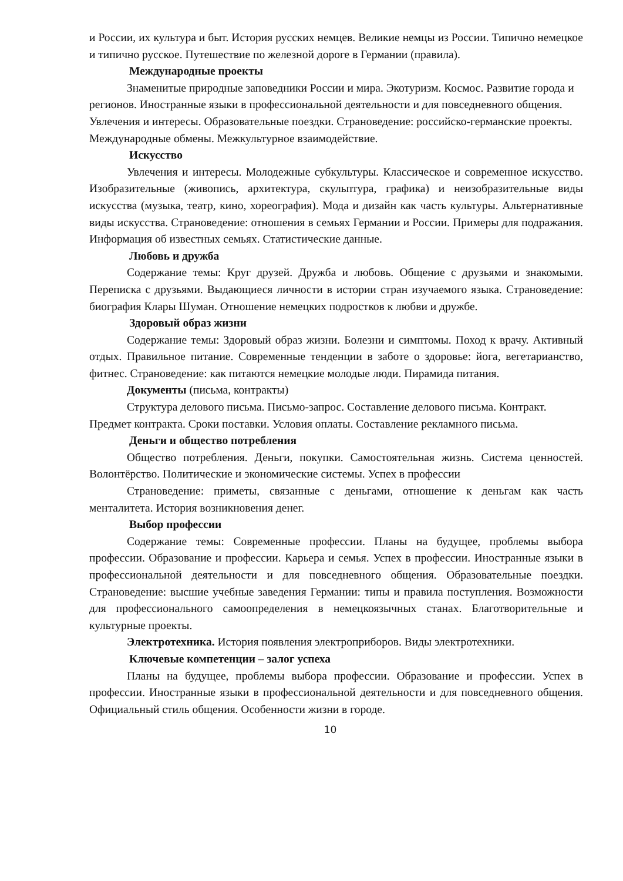и России, их культура и быт. История русских немцев. Великие немцы из России. Типично немецкое и типично русское. Путешествие по железной дороге в Германии (правила).
Международные проекты
Знаменитые природные заповедники России и мира. Экотуризм. Космос. Развитие города и регионов. Иностранные языки в профессиональной деятельности и для повседневного общения. Увлечения и интересы. Образовательные поездки. Страноведение: российско-германские проекты. Международные обмены. Межкультурное взаимодействие.
Искусство
Увлечения и интересы. Молодежные субкультуры. Классическое и современное искусство. Изобразительные (живопись, архитектура, скульптура, графика) и неизобразительные виды искусства (музыка, театр, кино, хореография). Мода и дизайн как часть культуры. Альтернативные виды искусства. Страноведение: отношения в семьях Германии и России. Примеры для подражания. Информация об известных семьях. Статистические данные.
Любовь и дружба
Содержание темы: Круг друзей. Дружба и любовь. Общение с друзьями и знакомыми. Переписка с друзьями. Выдающиеся личности в истории стран изучаемого языка. Страноведение: биография Клары Шуман. Отношение немецких подростков к любви и дружбе.
Здоровый образ жизни
Содержание темы: Здоровый образ жизни. Болезни и симптомы. Поход к врачу. Активный отдых. Правильное питание. Современные тенденции в заботе о здоровье: йога, вегетарианство, фитнес. Страноведение: как питаются немецкие молодые люди. Пирамида питания.
Документы (письма, контракты)
Структура делового письма. Письмо-запрос. Составление делового письма. Контракт. Предмет контракта. Сроки поставки. Условия оплаты. Составление рекламного письма.
Деньги и общество потребления
Общество потребления. Деньги, покупки. Самостоятельная жизнь. Система ценностей. Волонтёрство. Политические и экономические системы. Успех в профессии
Страноведение: приметы, связанные с деньгами, отношение к деньгам как часть менталитета. История возникновения денег.
Выбор профессии
Содержание темы: Современные профессии. Планы на будущее, проблемы выбора профессии. Образование и профессии. Карьера и семья. Успех в профессии. Иностранные языки в профессиональной деятельности и для повседневного общения. Образовательные поездки. Страноведение: высшие учебные заведения Германии: типы и правила поступления. Возможности для профессионального самоопределения в немецкоязычных станах. Благотворительные и культурные проекты.
Электротехника. История появления электроприборов. Виды электротехники.
Ключевые компетенции – залог успеха
Планы на будущее, проблемы выбора профессии. Образование и профессии. Успех в профессии. Иностранные языки в профессиональной деятельности и для повседневного общения. Официальный стиль общения. Особенности жизни в городе.
10